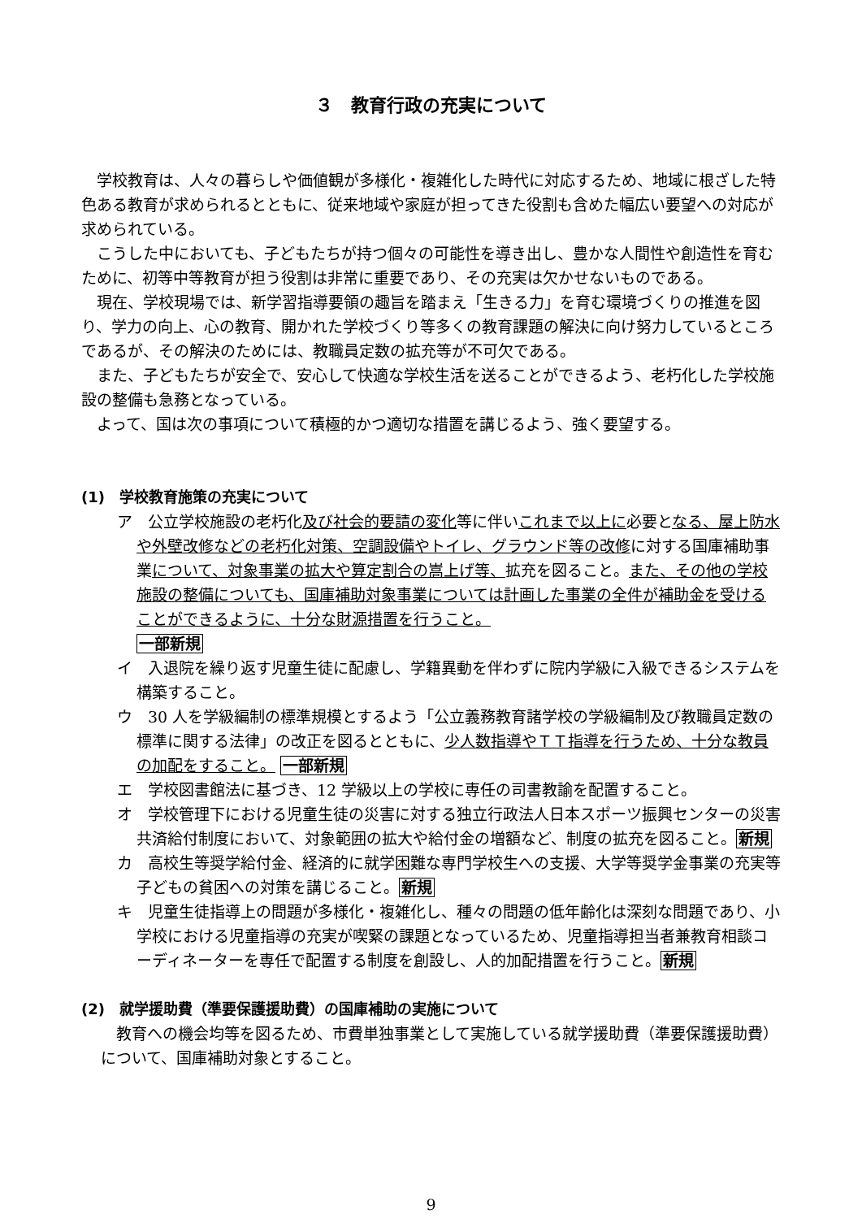３　教育行政の充実について
学校教育は、人々の暮らしや価値観が多様化・複雑化した時代に対応するため、地域に根ざした特色ある教育が求められるとともに、従来地域や家庭が担ってきた役割も含めた幅広い要望への対応が求められている。
こうした中においても、子どもたちが持つ個々の可能性を導き出し、豊かな人間性や創造性を育むために、初等中等教育が担う役割は非常に重要であり、その充実は欠かせないものである。
現在、学校現場では、新学習指導要領の趣旨を踏まえ「生きる力」を育む環境づくりの推進を図り、学力の向上、心の教育、開かれた学校づくり等多くの教育課題の解決に向け努力しているところであるが、その解決のためには、教職員定数の拡充等が不可欠である。
また、子どもたちが安全で、安心して快適な学校生活を送ることができるよう、老朽化した学校施設の整備も急務となっている。
よって、国は次の事項について積極的かつ適切な措置を講じるよう、強く要望する。
(1)　学校教育施策の充実について
ア　公立学校施設の老朽化及び社会的要請の変化等に伴いこれまで以上に必要となる、屋上防水や外壁改修などの老朽化対策、空調設備やトイレ、グラウンド等の改修に対する国庫補助事業について、対象事業の拡大や算定割合の嵩上げ等、拡充を図ること。また、その他の学校施設の整備についても、国庫補助対象事業については計画した事業の全件が補助金を受けることができるように、十分な財源措置を行うこと。
一部新規
イ　入退院を繰り返す児童生徒に配慮し、学籍異動を伴わずに院内学級に入級できるシステムを構築すること。
ウ　30 人を学級編制の標準規模とするよう「公立義務教育諸学校の学級編制及び教職員定数の標準に関する法律」の改正を図るとともに、少人数指導やＴＴ指導を行うため、十分な教員の加配をすること。 一部新規
エ　学校図書館法に基づき、12 学級以上の学校に専任の司書教諭を配置すること。
オ　学校管理下における児童生徒の災害に対する独立行政法人日本スポーツ振興センターの災害共済給付制度において、対象範囲の拡大や給付金の増額など、制度の拡充を図ること。新規
カ　高校生等奨学給付金、経済的に就学困難な専門学校生への支援、大学等奨学金事業の充実等子どもの貧困への対策を講じること。新規
キ　児童生徒指導上の問題が多様化・複雑化し、種々の問題の低年齢化は深刻な問題であり、小学校における児童指導の充実が喫緊の課題となっているため、児童指導担当者兼教育相談コーディネーターを専任で配置する制度を創設し、人的加配措置を行うこと。新規
(2)　就学援助費（準要保護援助費）の国庫補助の実施について
教育への機会均等を図るため、市費単独事業として実施している就学援助費（準要保護援助費）について、国庫補助対象とすること。
9